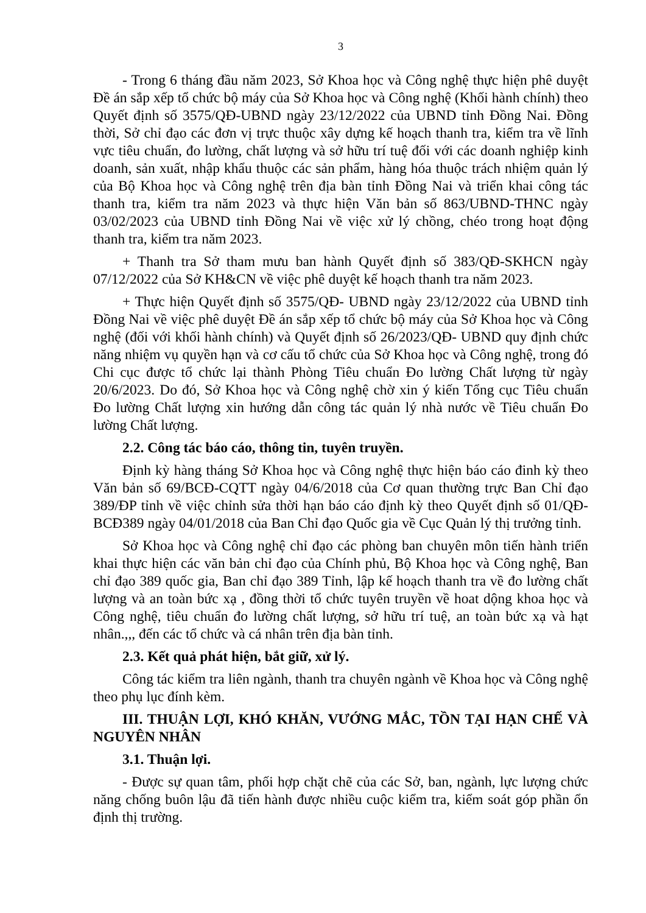3
- Trong 6 tháng đầu năm 2023, Sở Khoa học và Công nghệ thực hiện phê duyệt Đề án sắp xếp tổ chức bộ máy của Sở Khoa học và Công nghệ (Khối hành chính) theo Quyết định số 3575/QĐ-UBND ngày 23/12/2022 của UBND tỉnh Đồng Nai. Đồng thời, Sở chỉ đạo các đơn vị trực thuộc xây dựng kế hoạch thanh tra, kiểm tra về lĩnh vực tiêu chuẩn, đo lường, chất lượng và sở hữu trí tuệ đối với các doanh nghiệp kinh doanh, sản xuất, nhập khẩu thuộc các sản phẩm, hàng hóa thuộc trách nhiệm quản lý của Bộ Khoa học và Công nghệ trên địa bàn tỉnh Đồng Nai và triển khai công tác thanh tra, kiểm tra năm 2023 và thực hiện Văn bản số 863/UBND-THNC ngày 03/02/2023 của UBND tỉnh Đồng Nai về việc xử lý chồng, chéo trong hoạt động thanh tra, kiểm tra năm 2023.
+ Thanh tra Sở tham mưu ban hành Quyết định số 383/QĐ-SKHCN ngày 07/12/2022 của Sở KH&CN về việc phê duyệt kế hoạch thanh tra năm 2023.
+ Thực hiện Quyết định số 3575/QĐ- UBND ngày 23/12/2022 của UBND tỉnh Đồng Nai về việc phê duyệt Đề án sắp xếp tổ chức bộ máy của Sở Khoa học và Công nghệ (đối với khối hành chính) và Quyết định số 26/2023/QĐ- UBND quy định chức năng nhiệm vụ quyền hạn và cơ cấu tổ chức của Sở Khoa học và Công nghệ, trong đó Chi cục được tổ chức lại thành Phòng Tiêu chuẩn Đo lường Chất lượng từ ngày 20/6/2023. Do đó, Sở Khoa học và Công nghệ chờ xin ý kiến Tổng cục Tiêu chuẩn Đo lường Chất lượng xin hướng dẫn công tác quản lý nhà nước về Tiêu chuẩn Đo lường Chất lượng.
2.2. Công tác báo cáo, thông tin, tuyên truyền.
Định kỳ hàng tháng Sở Khoa học và Công nghệ thực hiện báo cáo đinh kỳ theo Văn bản số 69/BCĐ-CQTT ngày 04/6/2018 của Cơ quan thường trực Ban Chỉ đạo 389/ĐP tỉnh về việc chỉnh sửa thời hạn báo cáo định kỳ theo Quyết định số 01/QĐ-BCĐ389 ngày 04/01/2018 của Ban Chỉ đạo Quốc gia về Cục Quản lý thị trưởng tỉnh.
Sở Khoa học và Công nghệ chỉ đạo các phòng ban chuyên môn tiến hành triển khai thực hiện các văn bản chỉ đạo của Chính phủ, Bộ Khoa học và Công nghệ, Ban chỉ đạo 389 quốc gia, Ban chỉ đạo 389 Tỉnh, lập kế hoạch thanh tra về đo lường chất lượng và an toàn bức xạ , đồng thời tổ chức tuyên truyền về hoat dộng khoa học và Công nghệ, tiêu chuẩn đo lường chất lượng, sở hữu trí tuệ, an toàn bức xạ và hạt nhân.,,, đến các tổ chức và cá nhân trên địa bàn tỉnh.
2.3. Kết quả phát hiện, bắt giữ, xử lý.
Công tác kiểm tra liên ngành, thanh tra chuyên ngành về Khoa học và Công nghệ theo phụ lục đính kèm.
III. THUẬN LỢI, KHÓ KHĂN, VƯỚNG MẮC, TỒN TẠI HẠN CHẾ VÀ NGUYÊN NHÂN
3.1. Thuận lợi.
- Được sự quan tâm, phối hợp chặt chẽ của các Sở, ban, ngành, lực lượng chức năng chống buôn lậu đã tiến hành được nhiều cuộc kiểm tra, kiểm soát góp phần ổn định thị trường.